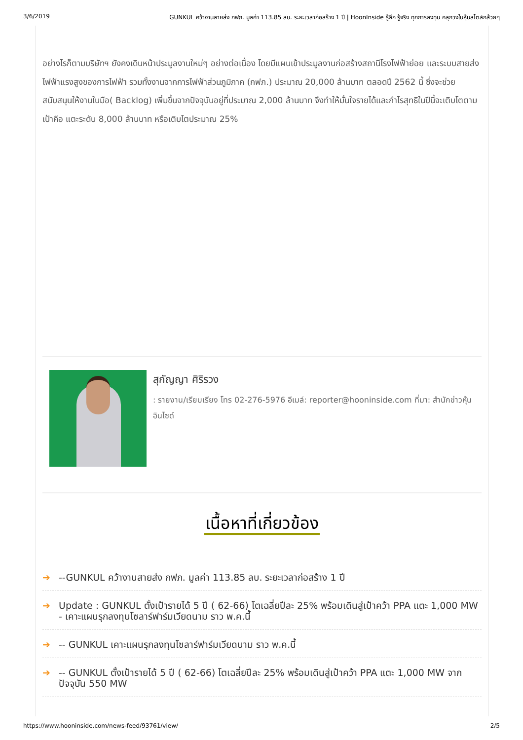3/6/2019 GUNKUL คว้างานสายส่ง กฟภ. มูลค่า 113.85 ลบ. ระยะเวลาก่อสร้าง 1 ปี | HoonInside รู้ลึก รู้จริง ทุกการลงทุน คลุกวงในหุ้นสไตล์กล้วยๆ
อย่างไรก็ตามบริษัทฯ ยังคงเดินหน้าประมูลงานใหม่ๆ อย่างต่อเนื่อง โดยมีแผนเข้าประมูลงานก่อสร้างสถานีโรงไฟฟ้าย่อย และระบบสายส่งไฟฟ้าแรงสูงของการไฟฟ้า รวมทั้งงานจากการไฟฟ้าส่วนภูมิภาค (กฟภ.) ประมาณ 20,000 ล้านบาท ตลอดปี 2562 นี้ ซึ่งจะช่วยสนับสนุนให้งานในมือ( Backlog) เพิ่มขึ้นจากปัจจุบันอยู่ที่ประมาณ 2,000 ล้านบาท จึงทำให้มั่นใจรายได้และกำไรสุทธิในปีนี้จะเติบโตตามเป้าคือ แตะระดับ 8,000 ล้านบาท หรือเติบโตประมาณ 25%
สุกัญญา ศิริรวง
: รายงาน/เรียบเรียง โทร 02-276-5976 อีเมล์: reporter@hooninside.com ที่มา: สำนักข่าวหุ้นอินไซด์
เนื้อหาที่เกี่ยวข้อง
➔ --GUNKUL คว้างานสายส่ง กฟภ. มูลค่า 113.85 ลบ. ระยะเวลาก่อสร้าง 1 ปี
➔ Update : GUNKUL ตั้งเป้ารายได้ 5 ปี ( 62-66) โตเฉลี่ยปีละ 25% พร้อมเดินสู่เป้าคว้า PPA แตะ 1,000 MW - เคาะแผนรุกลงทุนโซลาร์ฟาร์มเวียดนาม ราว พ.ค.นี้
➔ -- GUNKUL เคาะแผนรุกลงทุนโซลาร์ฟาร์มเวียดนาม ราว พ.ค.นี้
➔ -- GUNKUL ตั้งเป้ารายได้ 5 ปี ( 62-66) โตเฉลี่ยปีละ 25% พร้อมเดินสู่เป้าคว้า PPA แตะ 1,000 MW จากปัจจุบัน 550 MW
https://www.hooninside.com/news-feed/93761/view/ 2/5